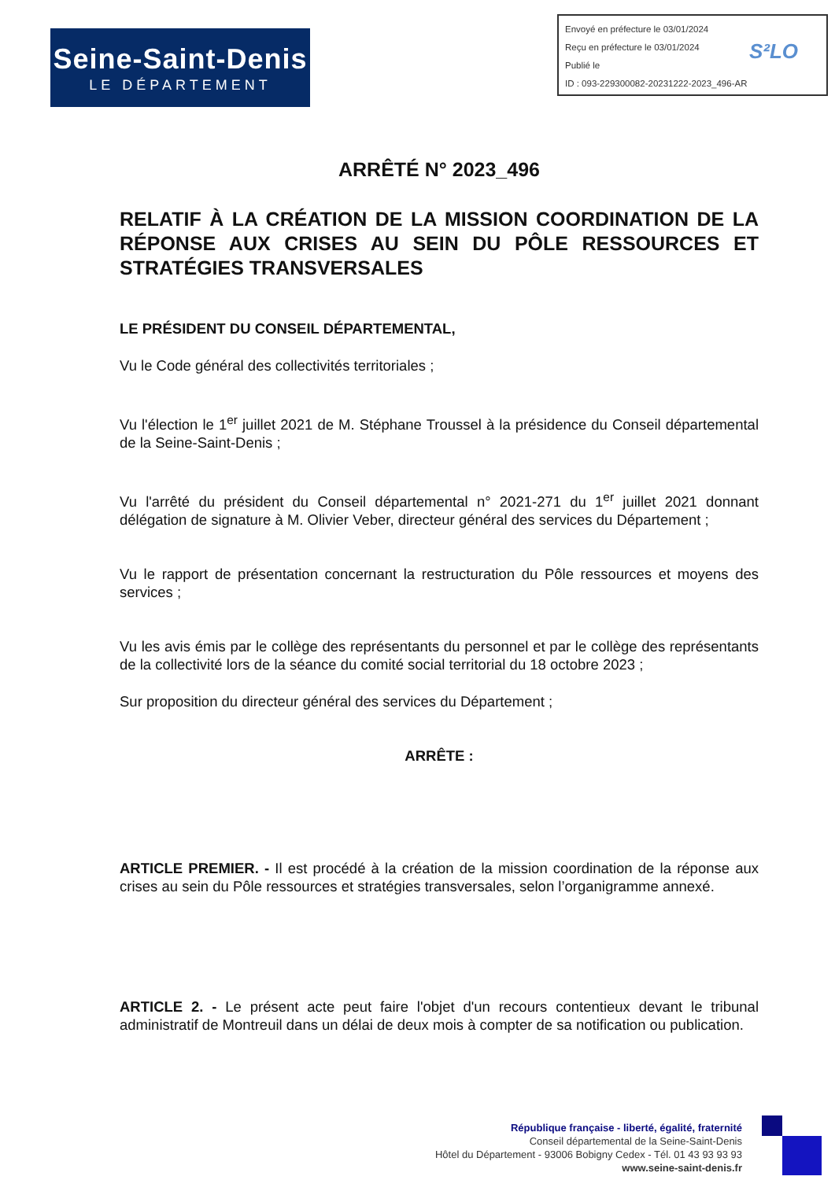Seine-Saint-Denis
LE DÉPARTEMENT
Envoyé en préfecture le 03/01/2024
Reçu en préfecture le 03/01/2024
Publié le
ID : 093-229300082-20231222-2023_496-AR
S²LO
ARRÊTÉ N° 2023_496
RELATIF À LA CRÉATION DE LA MISSION COORDINATION DE LA RÉPONSE AUX CRISES AU SEIN DU PÔLE RESSOURCES ET STRATÉGIES TRANSVERSALES
LE PRÉSIDENT DU CONSEIL DÉPARTEMENTAL,
Vu le Code général des collectivités territoriales ;
Vu l'élection le 1<sup>er</sup> juillet 2021 de M. Stéphane Troussel à la présidence du Conseil départemental de la Seine-Saint-Denis ;
Vu l'arrêté du président du Conseil départemental n° 2021-271 du 1<sup>er</sup> juillet 2021 donnant délégation de signature à M. Olivier Veber, directeur général des services du Département ;
Vu le rapport de présentation concernant la restructuration du Pôle ressources et moyens des services ;
Vu les avis émis par le collège des représentants du personnel et par le collège des représentants de la collectivité lors de la séance du comité social territorial du 18 octobre 2023 ;
Sur proposition du directeur général des services du Département ;
ARRÊTE :
ARTICLE PREMIER. - Il est procédé à la création de la mission coordination de la réponse aux crises au sein du Pôle ressources et stratégies transversales, selon l’organigramme annexé.
ARTICLE 2. - Le présent acte peut faire l'objet d'un recours contentieux devant le tribunal administratif de Montreuil dans un délai de deux mois à compter de sa notification ou publication.
République française - liberté, égalité, fraternité
Conseil départemental de la Seine-Saint-Denis
Hôtel du Département - 93006 Bobigny Cedex - Tél. 01 43 93 93 93
www.seine-saint-denis.fr